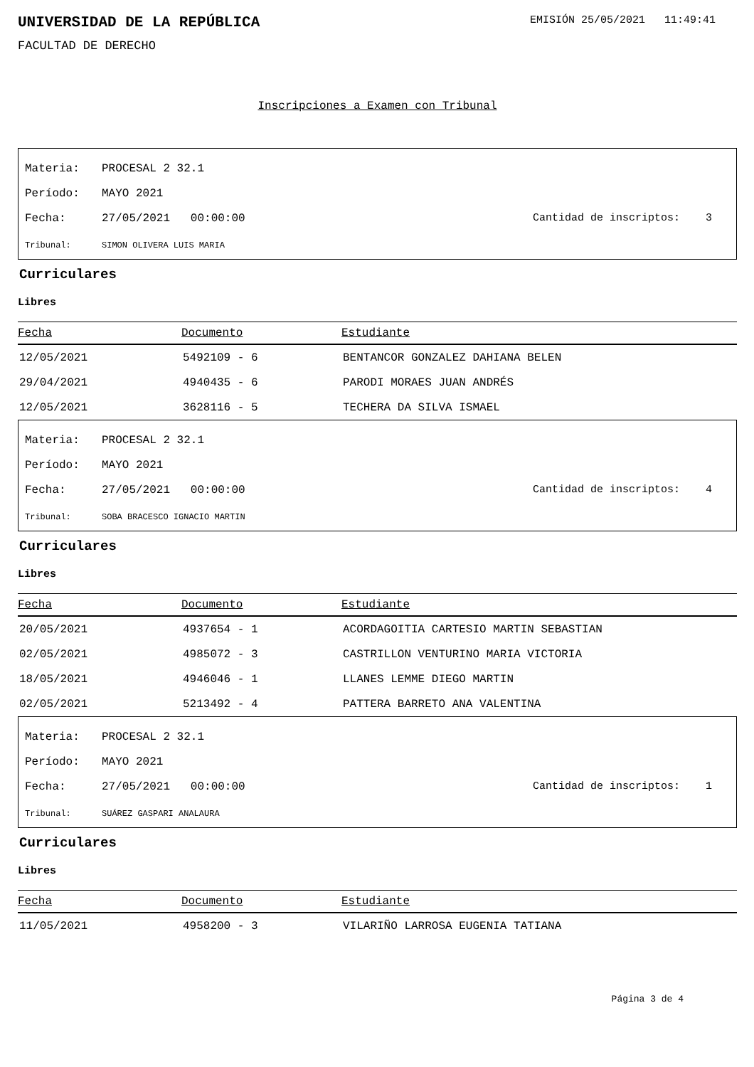UNIVERSIDAD DE LA REPÚBLICA
EMISIÓN 25/05/2021 11:49:41
FACULTAD DE DERECHO
Inscripciones a Examen con Tribunal
Materia: PROCESAL 2 32.1
Período: MAYO 2021
Fecha: 27/05/2021 00:00:00 Cantidad de inscriptos: 3
Tribunal: SIMON OLIVERA LUIS MARIA
Curriculares
Libres
| Fecha | Documento | Estudiante |
| --- | --- | --- |
| 12/05/2021 | 5492109 - 6 | BENTANCOR GONZALEZ DAHIANA BELEN |
| 29/04/2021 | 4940435 - 6 | PARODI MORAES JUAN ANDRÉS |
| 12/05/2021 | 3628116 - 5 | TECHERA DA SILVA ISMAEL |
Materia: PROCESAL 2 32.1
Período: MAYO 2021
Fecha: 27/05/2021 00:00:00 Cantidad de inscriptos: 4
Tribunal: SOBA BRACESCO IGNACIO MARTIN
Curriculares
Libres
| Fecha | Documento | Estudiante |
| --- | --- | --- |
| 20/05/2021 | 4937654 - 1 | ACORDAGOITIA CARTESIO MARTIN SEBASTIAN |
| 02/05/2021 | 4985072 - 3 | CASTRILLON VENTURINO MARIA VICTORIA |
| 18/05/2021 | 4946046 - 1 | LLANES LEMME DIEGO MARTIN |
| 02/05/2021 | 5213492 - 4 | PATTERA BARRETO ANA VALENTINA |
Materia: PROCESAL 2 32.1
Período: MAYO 2021
Fecha: 27/05/2021 00:00:00 Cantidad de inscriptos: 1
Tribunal: SUÁREZ GASPARI ANALAURA
Curriculares
Libres
| Fecha | Documento | Estudiante |
| --- | --- | --- |
| 11/05/2021 | 4958200 - 3 | VILARIÑO LARROSA EUGENIA TATIANA |
Página 3 de 4